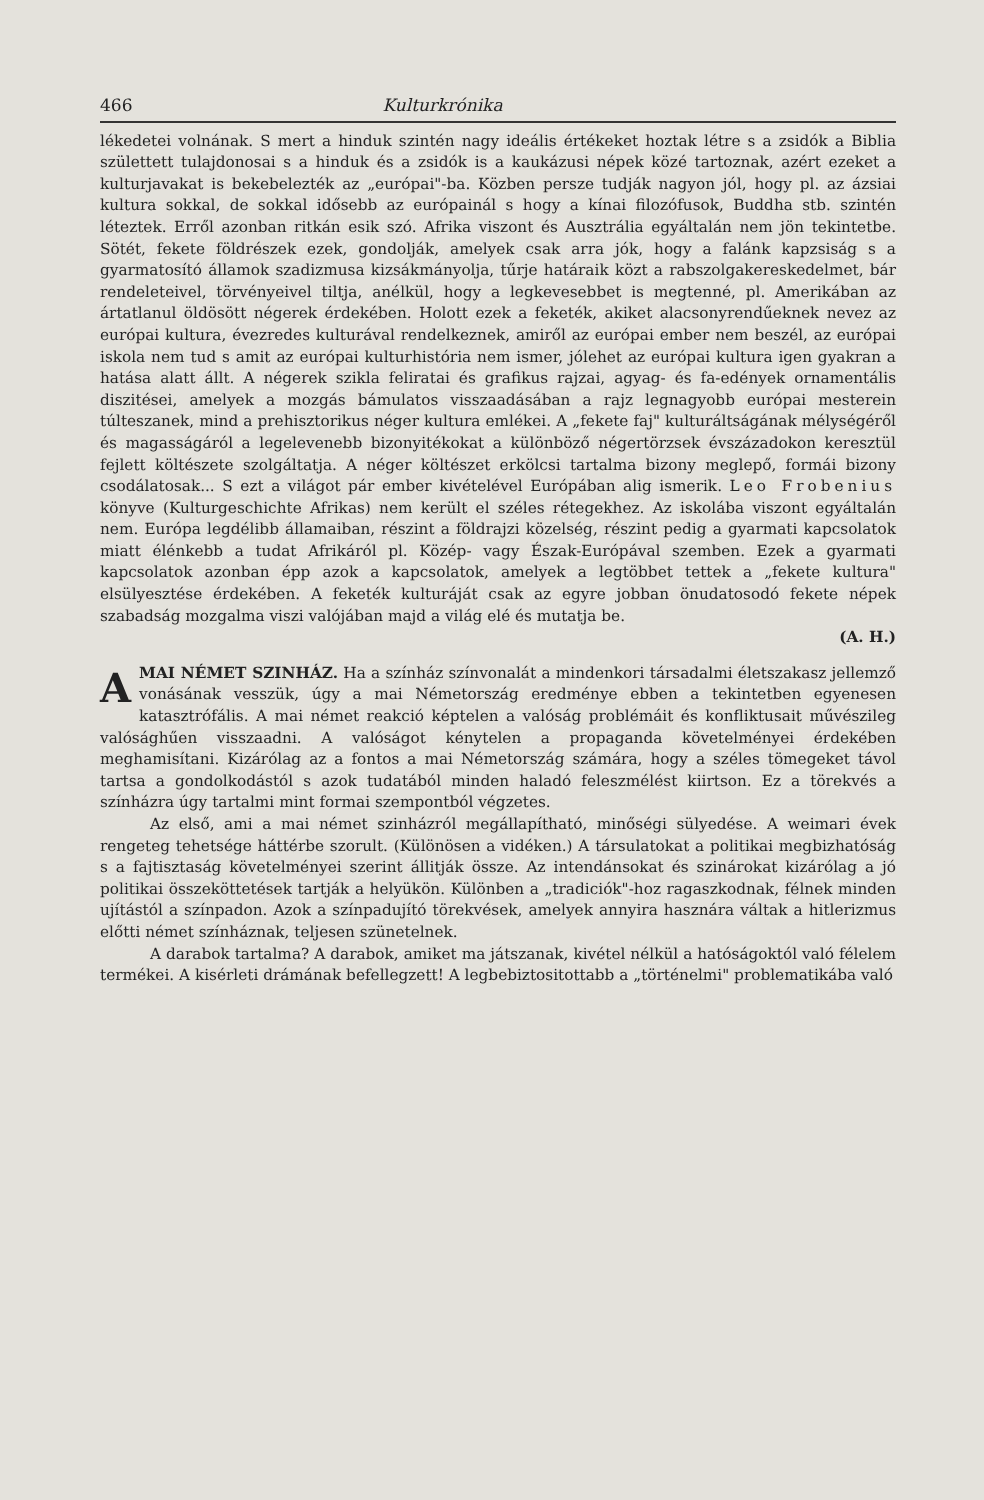466 Kulturkrónika
lékedetei volnának. S mert a hinduk szintén nagy ideális értékeket hoztak létre s a zsidók a Biblia születtett tulajdonosai s a hinduk és a zsidók is a kaukázusi népek közé tartoznak, azért ezeket a kulturjavakat is bekebelezték az „európai"-ba. Közben persze tudják nagyon jól, hogy pl. az ázsiai kultura sokkal, de sokkal idősebb az európainál s hogy a kínai filozófusok, Buddha stb. szintén léteztek. Erről azonban ritkán esik szó. Afrika viszont és Ausztrália egyáltalán nem jön tekintetbe. Sötét, fekete földrészek ezek, gondolják, amelyek csak arra jók, hogy a falánk kapzsiság s a gyarmatosító államok szadizmusa kizsákmányolja, tűrje határaik közt a rabszolgakereskedelmet, bár rendeleteivel, törvényeivel tiltja, anélkül, hogy a legkevesebbet is megtenné, pl. Amerikában az ártatlanul öldösött négerek érdekében. Holott ezek a feketék, akiket alacsonyrendűeknek nevez az európai kultura, évezredes kulturával rendelkeznek, amiről az európai ember nem beszél, az európai iskola nem tud s amit az európai kulturhistória nem ismer, jólehet az európai kultura igen gyakran a hatása alatt állt. A négerek szikla feliratai és grafikus rajzai, agyag- és fa-edények ornamentális diszitései, amelyek a mozgás bámulatos visszaadásában a rajz legnagyobb európai mesterein túlteszanek, mind a prehisztorikus néger kultura emlékei. A „fekete faj" kulturáltságának mélységéről és magasságáról a legelevenebb bizonyitékokat a különböző négertörzsek évszázadokon keresztül fejlett költészete szolgáltatja. A néger költészet erkölcsi tartalma bizony meglepő, formái bizony csodálatosak... S ezt a világot pár ember kivételével Európában alig ismerik. Leo Frobenius könyve (Kulturgeschichte Afrikas) nem került el széles rétegekhez. Az iskolába viszont egyáltalán nem. Európa legdélibb államaiban, részint a földrajzi közelség, részint pedig a gyarmati kapcsolatok miatt élénkebb a tudat Afrikáról pl. Közép- vagy Észak-Európával szemben. Ezek a gyarmati kapcsolatok azonban épp azok a kapcsolatok, amelyek a legtöbbet tettek a „fekete kultura" elsülyesztése érdekében. A feketék kulturáját csak az egyre jobban önudatosodó fekete népek szabadság mozgalma viszi valójában majd a világ elé és mutatja be.
(A. H.)
AMAI NÉMET SZINHÁZ. Ha a színház színvonalát a mindenkori társadalmi életszakasz jellemző vonásának vesszük, úgy a mai Németország eredménye ebben a tekintetben egyenesen katasztrófális. A mai német reakció képtelen a valóság problémáit és konfliktusait művészileg valósághűen visszaadni. A valóságot kénytelen a propaganda követelményei érdekében meghamisítani. Kizárólag az a fontos a mai Németország számára, hogy a széles tömegeket távol tartsa a gondolkodástól s azok tudatából minden haladó feleszmélést kiirtson. Ez a törekvés a színházra úgy tartalmi mint formai szempontból végzetes.
Az első, ami a mai német szinházról megállapítható, minőségi sülyedése. A weimari évek rengeteg tehetsége háttérbe szorult. (Különösen a vidéken.) A társulatokat a politikai megbizhatóság s a fajtisztaság követelményei szerint állitják össze. Az intendánsokat és szinárokat kizárólag a jó politikai összeköttetések tartják a helyükön. Különben a „tradiciók"-hoz ragaszkodnak, félnek minden ujítástól a színpadon. Azok a színpadujító törekvések, amelyek annyira hasznára váltak a hitlerizmus előtti német színháznak, teljesen szünetelnek.
A darabok tartalma? A darabok, amiket ma játszanak, kivétel nélkül a hatóságoktól való félelem termékei. A kisérleti drámának befellegzett! A legbebiztositottabb a „történelmi" problematikába való